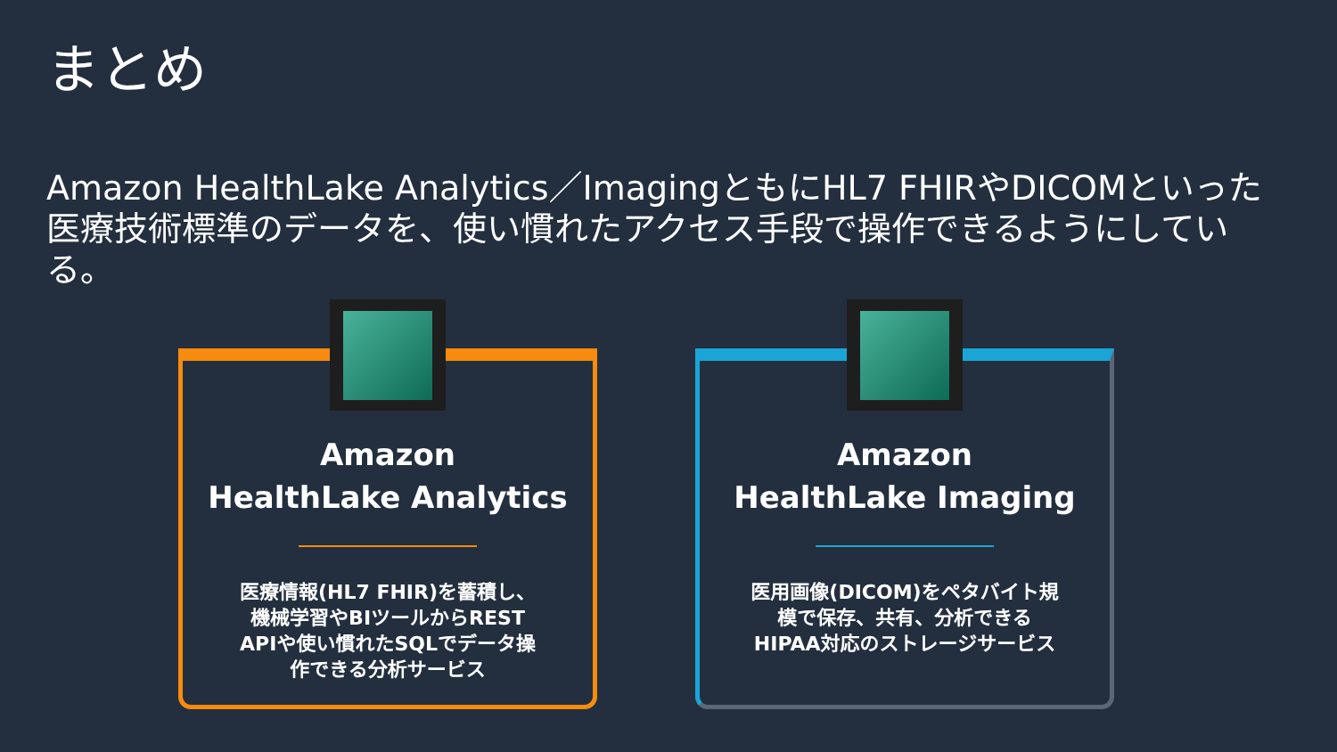まとめ
Amazon HealthLake Analytics／ImagingともにHL7 FHIRやDICOMといった医療技術標準のデータを、使い慣れたアクセス手段で操作できるようにしている。
Amazon
HealthLake Analytics
医療情報(HL7 FHIR)を蓄積し、機械学習やBIツールからREST APIや使い慣れたSQLでデータ操作できる分析サービス
Amazon
HealthLake Imaging
医用画像(DICOM)をペタバイト規模で保存、共有、分析できる HIPAA対応のストレージサービス